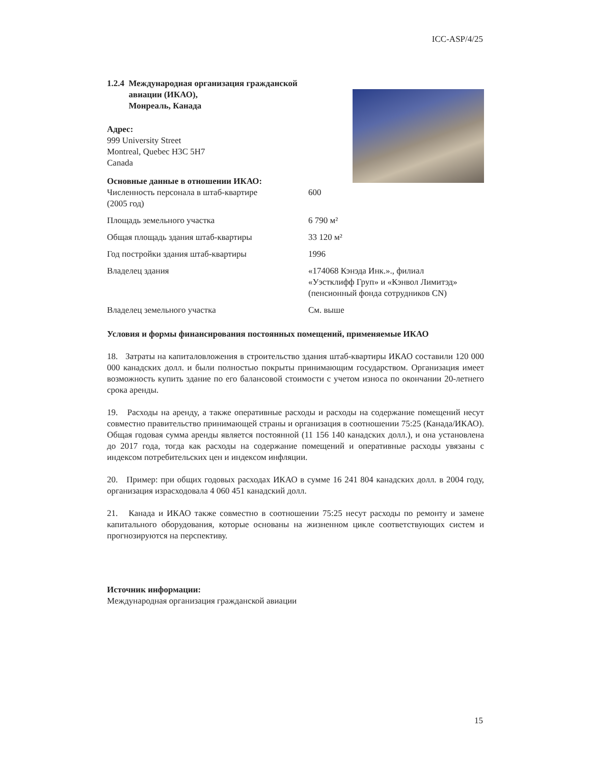ICC-ASP/4/25
1.2.4 Международная организация гражданской
авиации (ИКАО),
Монреаль, Канада
Адрес:
999 University Street
Montreal, Quebec H3C 5H7
Canada
Основные данные в отношении ИКАО:
| Численность персонала в штаб-квартире (2005 год) | 600 |
| Площадь земельного участка | 6 790 м² |
| Общая площадь здания штаб-квартиры | 33 120 м² |
| Год постройки здания штаб-квартиры | 1996 |
| Владелец здания | «174068 Кэнэда Инк.»., филиал «Уэстклифф Груп» и «Кэнвол Лимитэд» (пенсионный фонда сотрудников CN) |
| Владелец земельного участка | См. выше |
Условия и формы финансирования постоянных помещений, применяемые ИКАО
18. Затраты на капиталовложения в строительство здания штаб-квартиры ИКАО составили 120 000 000 канадских долл. и были полностью покрыты принимающим государством. Организация имеет возможность купить здание по его балансовой стоимости с учетом износа по окончании 20-летнего срока аренды.
19. Расходы на аренду, а также оперативные расходы и расходы на содержание помещений несут совместно правительство принимающей страны и организация в соотношении 75:25 (Канада/ИКАО). Общая годовая сумма аренды является постоянной (11 156 140 канадских долл.), и она установлена до 2017 года, тогда как расходы на содержание помещений и оперативные расходы увязаны с индексом потребительских цен и индексом инфляции.
20. Пример: при общих годовых расходах ИКАО в сумме 16 241 804 канадских долл. в 2004 году, организация израсходовала 4 060 451 канадский долл.
21. Канада и ИКАО также совместно в соотношении 75:25 несут расходы по ремонту и замене капитального оборудования, которые основаны на жизненном цикле соответствующих систем и прогнозируются на перспективу.
Источник информации:
Международная организация гражданской авиации
15